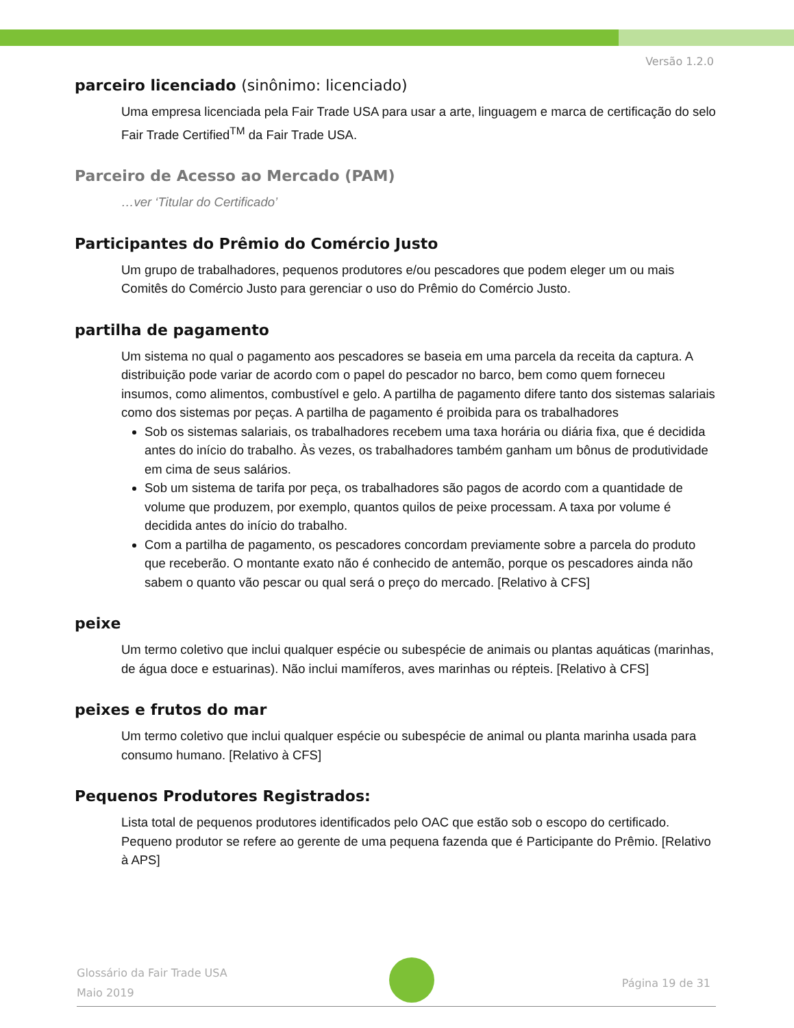Versão 1.2.0
parceiro licenciado (sinônimo: licenciado)
Uma empresa licenciada pela Fair Trade USA para usar a arte, linguagem e marca de certificação do selo Fair Trade Certified<sup>TM</sup> da Fair Trade USA.
Parceiro de Acesso ao Mercado (PAM)
…ver ‘Titular do Certificado’
Participantes do Prêmio do Comércio Justo
Um grupo de trabalhadores, pequenos produtores e/ou pescadores que podem eleger um ou mais Comitês do Comércio Justo para gerenciar o uso do Prêmio do Comércio Justo.
partilha de pagamento
Um sistema no qual o pagamento aos pescadores se baseia em uma parcela da receita da captura. A distribuição pode variar de acordo com o papel do pescador no barco, bem como quem forneceu insumos, como alimentos, combustível e gelo. A partilha de pagamento difere tanto dos sistemas salariais como dos sistemas por peças. A partilha de pagamento é proibida para os trabalhadores
Sob os sistemas salariais, os trabalhadores recebem uma taxa horária ou diária fixa, que é decidida antes do início do trabalho. Às vezes, os trabalhadores também ganham um bônus de produtividade em cima de seus salários.
Sob um sistema de tarifa por peça, os trabalhadores são pagos de acordo com a quantidade de volume que produzem, por exemplo, quantos quilos de peixe processam. A taxa por volume é decidida antes do início do trabalho.
Com a partilha de pagamento, os pescadores concordam previamente sobre a parcela do produto que receberão. O montante exato não é conhecido de antemão, porque os pescadores ainda não sabem o quanto vão pescar ou qual será o preço do mercado. [Relativo à CFS]
peixe
Um termo coletivo que inclui qualquer espécie ou subespécie de animais ou plantas aquáticas (marinhas, de água doce e estuarinas). Não inclui mamíferos, aves marinhas ou répteis. [Relativo à CFS]
peixes e frutos do mar
Um termo coletivo que inclui qualquer espécie ou subespécie de animal ou planta marinha usada para consumo humano. [Relativo à CFS]
Pequenos Produtores Registrados:
Lista total de pequenos produtores identificados pelo OAC que estão sob o escopo do certificado. Pequeno produtor se refere ao gerente de uma pequena fazenda que é Participante do Prêmio. [Relativo à APS]
Glossário da Fair Trade USA
Maio 2019
Página 19 de 31